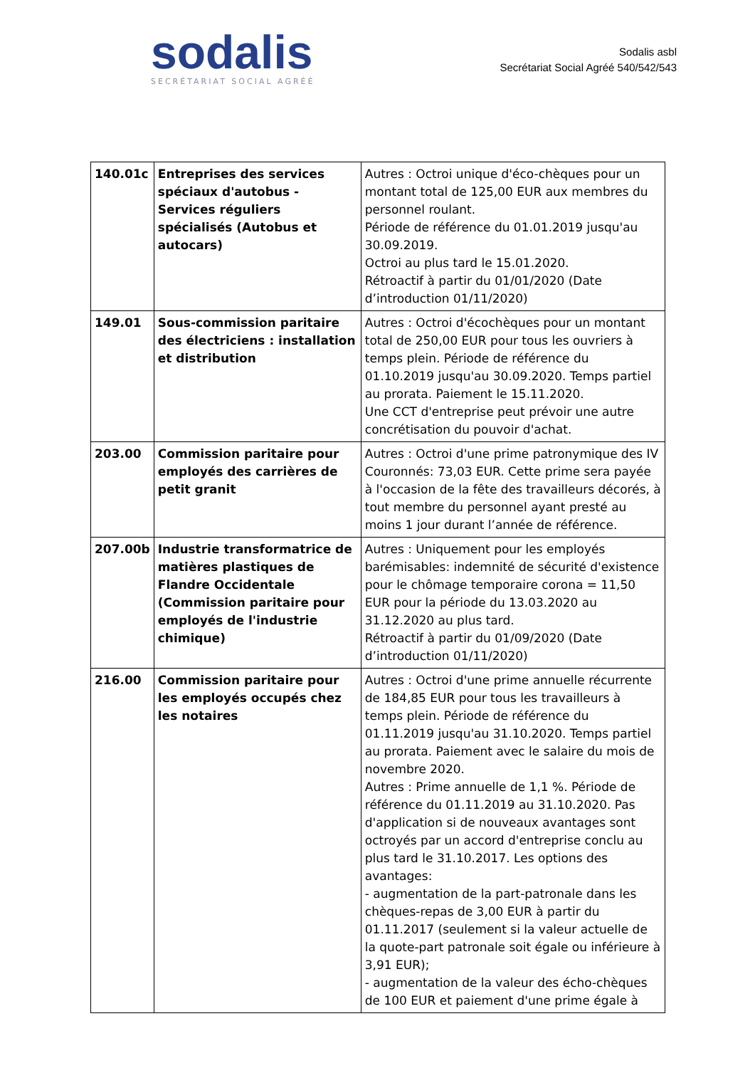sodalis
SECRÉTARIAT SOCIAL AGRÉÉ
Sodalis asbl
Secrétariat Social Agréé 540/542/543
| 140.01c | Entreprises des services spéciaux d'autobus - Services réguliers spécialisés (Autobus et autocars) | Autres : Octroi unique d'éco-chèques pour un montant total de 125,00 EUR aux membres du personnel roulant. Période de référence du 01.01.2019 jusqu'au 30.09.2019. Octroi au plus tard le 15.01.2020. Rétroactif à partir du 01/01/2020 (Date d’introduction 01/11/2020) |
| 149.01 | Sous-commission paritaire des électriciens : installation et distribution | Autres : Octroi d'écochèques pour un montant total de 250,00 EUR pour tous les ouvriers à temps plein. Période de référence du 01.10.2019 jusqu'au 30.09.2020. Temps partiel au prorata. Paiement le 15.11.2020. Une CCT d'entreprise peut prévoir une autre concrétisation du pouvoir d'achat. |
| 203.00 | Commission paritaire pour employés des carrières de petit granit | Autres : Octroi d'une prime patronymique des IV Couronnés: 73,03 EUR. Cette prime sera payée à l'occasion de la fête des travailleurs décorés, à tout membre du personnel ayant presté au moins 1 jour durant l’année de référence. |
| 207.00b | Industrie transformatrice de matières plastiques de Flandre Occidentale (Commission paritaire pour employés de l'industrie chimique) | Autres : Uniquement pour les employés barémisables: indemnité de sécurité d'existence pour le chômage temporaire corona = 11,50 EUR pour la période du 13.03.2020 au 31.12.2020 au plus tard. Rétroactif à partir du 01/09/2020 (Date d’introduction 01/11/2020) |
| 216.00 | Commission paritaire pour les employés occupés chez les notaires | Autres : Octroi d'une prime annuelle récurrente de 184,85 EUR pour tous les travailleurs à temps plein. Période de référence du 01.11.2019 jusqu'au 31.10.2020. Temps partiel au prorata. Paiement avec le salaire du mois de novembre 2020. Autres : Prime annuelle de 1,1 %. Période de référence du 01.11.2019 au 31.10.2020. Pas d'application si de nouveaux avantages sont octroyés par un accord d'entreprise conclu au plus tard le 31.10.2017. Les options des avantages: - augmentation de la part-patronale dans les chèques-repas de 3,00 EUR à partir du 01.11.2017 (seulement si la valeur actuelle de la quote-part patronale soit égale ou inférieure à 3,91 EUR); - augmentation de la valeur des écho-chèques de 100 EUR et paiement d'une prime égale à |